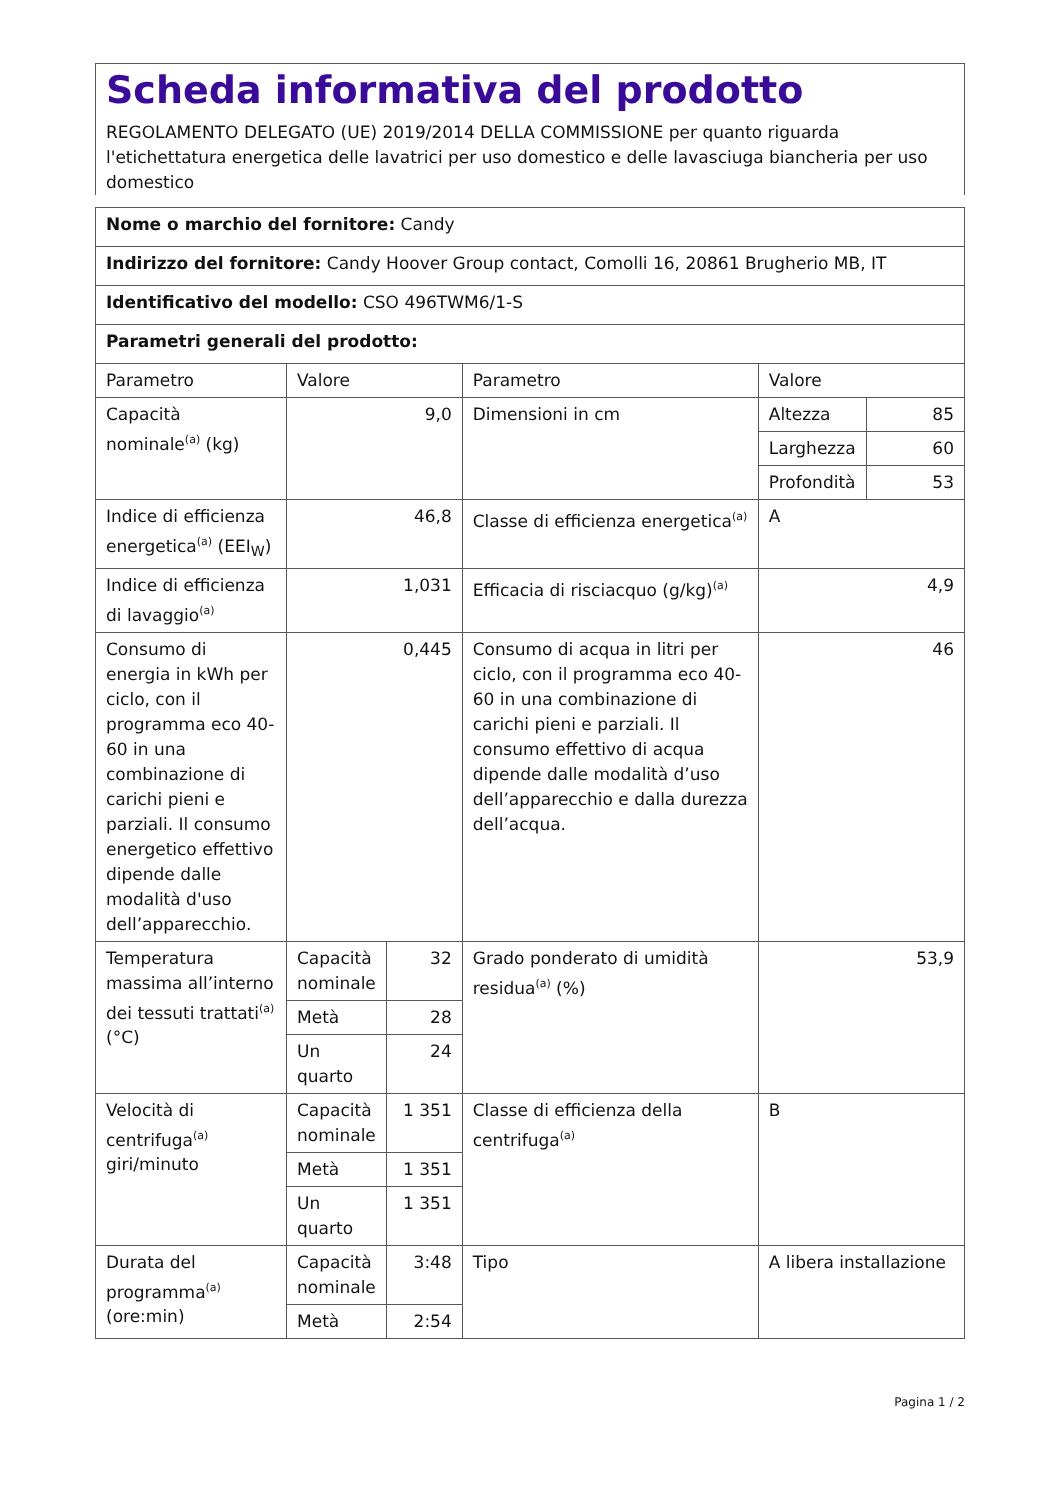Scheda informativa del prodotto
REGOLAMENTO DELEGATO (UE) 2019/2014 DELLA COMMISSIONE per quanto riguarda l'etichettatura energetica delle lavatrici per uso domestico e delle lavasciuga biancheria per uso domestico
| Nome o marchio del fornitore: Candy | | | | | |
| Indirizzo del fornitore: Candy Hoover Group contact, Comolli 16, 20861 Brugherio MB, IT | | | | | |
| Identificativo del modello: CSO 496TWM6/1-S | | | | | |
| Parametri generali del prodotto: | | | | | |
| Parametro | Valore | | Parametro | Valore | |
| Capacità nominale<sup>(a)</sup> (kg) | 9,0 | | Dimensioni in cm | Altezza | 85 |
| | | | | Larghezza | 60 |
| | | | | Profondità | 53 |
| Indice di efficienza energetica<sup>(a)</sup> (EEI<sub>W</sub>) | 46,8 | | Classe di efficienza energetica<sup>(a)</sup> | A | |
| Indice di efficienza di lavaggio<sup>(a)</sup> | 1,031 | | Efficacia di risciacquo (g/kg)<sup>(a)</sup> | 4,9 | |
| Consumo di energia in kWh per ciclo, con il programma eco 40-60 in una combinazione di carichi pieni e parziali. Il consumo energetico effettivo dipende dalle modalità d'uso dell’apparecchio. | 0,445 | | Consumo di acqua in litri per ciclo, con il programma eco 40-60 in una combinazione di carichi pieni e parziali. Il consumo effettivo di acqua dipende dalle modalità d’uso dell’apparecchio e dalla durezza dell’acqua. | 46 | |
| Temperatura massima all’interno dei tessuti trattati<sup>(a)</sup> (°C) | Capacità nominale | 32 | Grado ponderato di umidità residua<sup>(a)</sup> (%) | 53,9 | |
| | Metà | 28 | | | |
| | Un quarto | 24 | | | |
| Velocità di centrifuga<sup>(a)</sup> giri/minuto | Capacità nominale | 1 351 | Classe di efficienza della centrifuga<sup>(a)</sup> | B | |
| | Metà | 1 351 | | | |
| | Un quarto | 1 351 | | | |
| Durata del programma<sup>(a)</sup> (ore:min) | Capacità nominale | 3:48 | Tipo | A libera installazione | |
| | Metà | 2:54 | | | |
Pagina 1 / 2